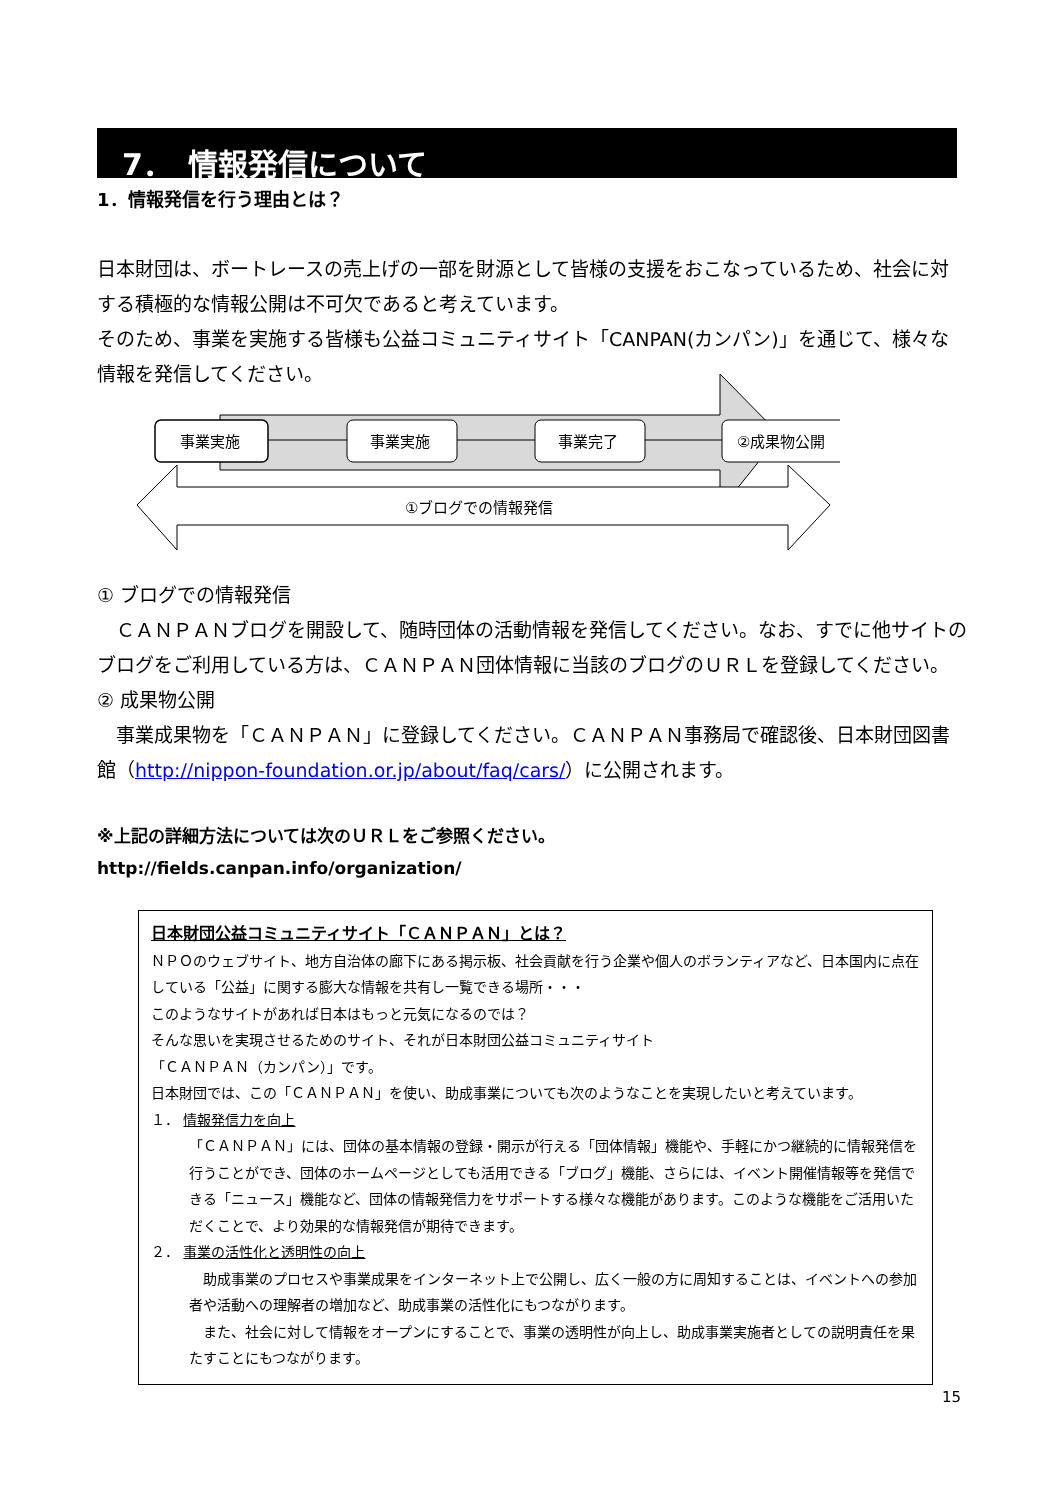7．　情報発信について
1．情報発信を行う理由とは？
日本財団は、ボートレースの売上げの一部を財源として皆様の支援をおこなっているため、社会に対する積極的な情報公開は不可欠であると考えています。
そのため、事業を実施する皆様も公益コミュニティサイト「CANPAN(カンパン)」を通じて、様々な情報を発信してください。
事業実施
事業実施
事業完了
②成果物公開
①ブログでの情報発信
① ブログでの情報発信
　ＣＡＮＰＡＮブログを開設して、随時団体の活動情報を発信してください。なお、すでに他サイトのブログをご利用している方は、ＣＡＮＰＡＮ団体情報に当該のブログのＵＲＬを登録してください。
② 成果物公開
　事業成果物を「ＣＡＮＰＡＮ」に登録してください。ＣＡＮＰＡＮ事務局で確認後、日本財団図書館（http://nippon-foundation.or.jp/about/faq/cars/）に公開されます。
※上記の詳細方法については次のＵＲＬをご参照ください。
http://fields.canpan.info/organization/
日本財団公益コミュニティサイト「ＣＡＮＰＡＮ」とは？
ＮＰＯのウェブサイト、地方自治体の廊下にある掲示板、社会貢献を行う企業や個人のボランティアなど、日本国内に点在している「公益」に関する膨大な情報を共有し一覧できる場所・・・
このようなサイトがあれば日本はもっと元気になるのでは？
そんな思いを実現させるためのサイト、それが日本財団公益コミュニティサイト
「ＣＡＮＰＡＮ（カンパン）」です。
日本財団では、この「ＣＡＮＰＡＮ」を使い、助成事業についても次のようなことを実現したいと考えています。
１． 情報発信力を向上
「ＣＡＮＰＡＮ」には、団体の基本情報の登録・開示が行える「団体情報」機能や、手軽にかつ継続的に情報発信を行うことができ、団体のホームページとしても活用できる「ブログ」機能、さらには、イベント開催情報等を発信できる「ニュース」機能など、団体の情報発信力をサポートする様々な機能があります。このような機能をご活用いただくことで、より効果的な情報発信が期待できます。
２． 事業の活性化と透明性の向上
　助成事業のプロセスや事業成果をインターネット上で公開し、広く一般の方に周知することは、イベントへの参加者や活動への理解者の増加など、助成事業の活性化にもつながります。
　また、社会に対して情報をオープンにすることで、事業の透明性が向上し、助成事業実施者としての説明責任を果たすことにもつながります。
15